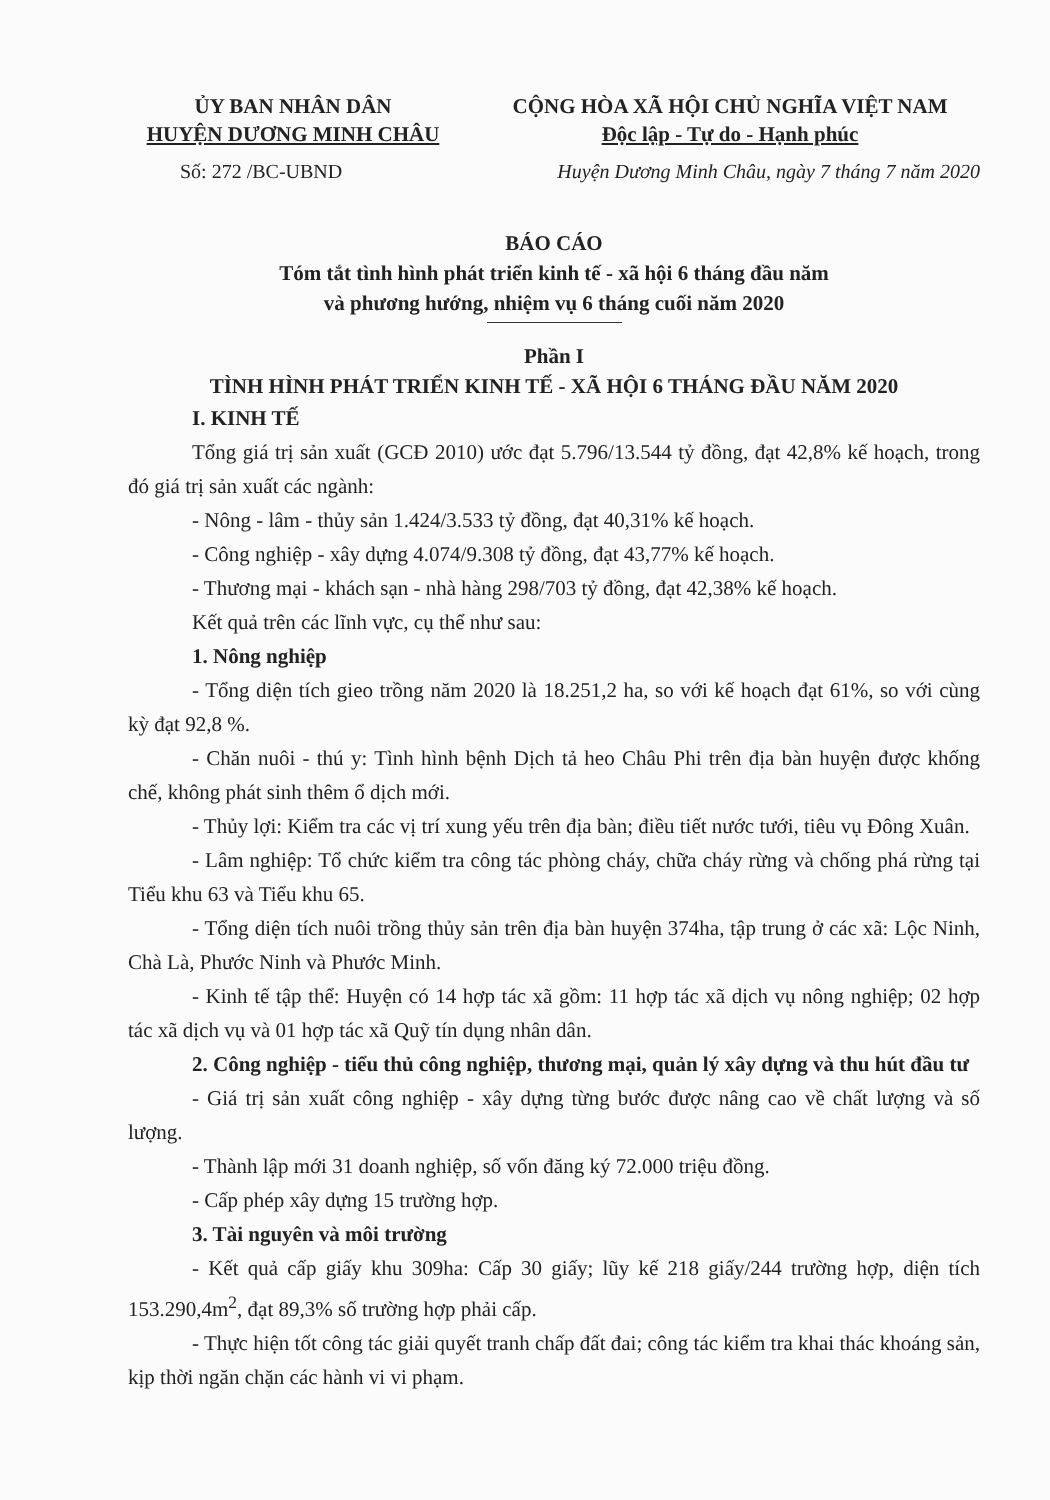ỦY BAN NHÂN DÂN
HUYỆN DƯƠNG MINH CHÂU
CỘNG HÒA XÃ HỘI CHỦ NGHĨA VIỆT NAM
Độc lập - Tự do - Hạnh phúc
Số: 272 /BC-UBND Huyện Dương Minh Châu, ngày 7 tháng 7 năm 2020
BÁO CÁO
Tóm tắt tình hình phát triển kinh tế - xã hội 6 tháng đầu năm
và phương hướng, nhiệm vụ 6 tháng cuối năm 2020
Phần I
TÌNH HÌNH PHÁT TRIỂN KINH TẾ - XÃ HỘI 6 THÁNG ĐẦU NĂM 2020
I. KINH TẾ
Tổng giá trị sản xuất (GCĐ 2010) ước đạt 5.796/13.544 tỷ đồng, đạt 42,8% kế hoạch, trong đó giá trị sản xuất các ngành:
- Nông - lâm - thủy sản 1.424/3.533 tỷ đồng, đạt 40,31% kế hoạch.
- Công nghiệp - xây dựng 4.074/9.308 tỷ đồng, đạt 43,77% kế hoạch.
- Thương mại - khách sạn - nhà hàng 298/703 tỷ đồng, đạt 42,38% kế hoạch.
Kết quả trên các lĩnh vực, cụ thể như sau:
1. Nông nghiệp
- Tổng diện tích gieo trồng năm 2020 là 18.251,2 ha, so với kế hoạch đạt 61%, so với cùng kỳ đạt 92,8 %.
- Chăn nuôi - thú y: Tình hình bệnh Dịch tả heo Châu Phi trên địa bàn huyện được khống chế, không phát sinh thêm ổ dịch mới.
- Thủy lợi: Kiểm tra các vị trí xung yếu trên địa bàn; điều tiết nước tưới, tiêu vụ Đông Xuân.
- Lâm nghiệp: Tổ chức kiểm tra công tác phòng cháy, chữa cháy rừng và chống phá rừng tại Tiểu khu 63 và Tiểu khu 65.
- Tổng diện tích nuôi trồng thủy sản trên địa bàn huyện 374ha, tập trung ở các xã: Lộc Ninh, Chà Là, Phước Ninh và Phước Minh.
- Kinh tế tập thể: Huyện có 14 hợp tác xã gồm: 11 hợp tác xã dịch vụ nông nghiệp; 02 hợp tác xã dịch vụ và 01 hợp tác xã Quỹ tín dụng nhân dân.
2. Công nghiệp - tiểu thủ công nghiệp, thương mại, quản lý xây dựng và thu hút đầu tư
- Giá trị sản xuất công nghiệp - xây dựng từng bước được nâng cao về chất lượng và số lượng.
- Thành lập mới 31 doanh nghiệp, số vốn đăng ký 72.000 triệu đồng.
- Cấp phép xây dựng 15 trường hợp.
3. Tài nguyên và môi trường
- Kết quả cấp giấy khu 309ha: Cấp 30 giấy; lũy kế 218 giấy/244 trường hợp, diện tích 153.290,4m<sup>2</sup>, đạt 89,3% số trường hợp phải cấp.
- Thực hiện tốt công tác giải quyết tranh chấp đất đai; công tác kiểm tra khai thác khoáng sản, kịp thời ngăn chặn các hành vi vi phạm.